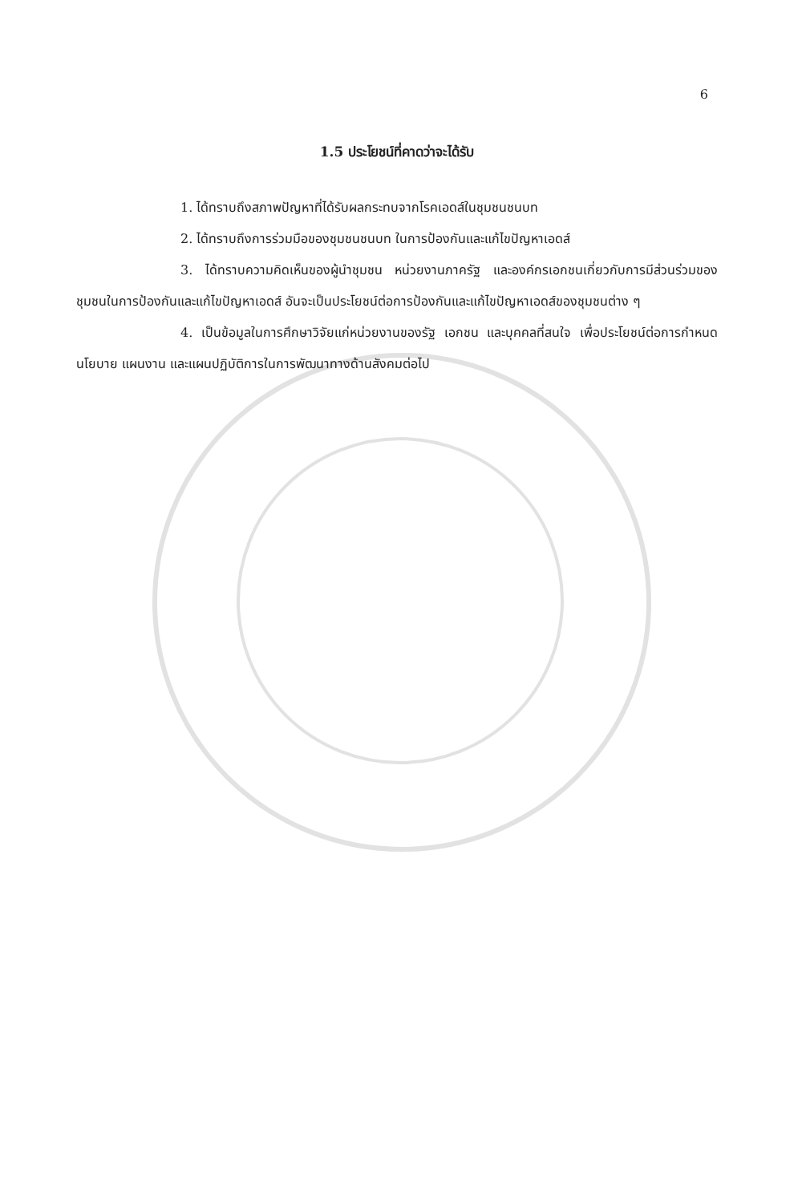6
1.5 ประโยชน์ที่คาดว่าจะได้รับ
1. ได้ทราบถึงสภาพปัญหาที่ได้รับผลกระทบจากโรคเอดส์ในชุมชนชนบท
2. ได้ทราบถึงการร่วมมือของชุมชนชนบท ในการป้องกันและแก้ไขปัญหาเอดส์
3. ได้ทราบความคิดเห็นของผู้นำชุมชน หน่วยงานภาครัฐ และองค์กรเอกชนเกี่ยวกับการมีส่วนร่วมของชุมชนในการป้องกันและแก้ไขปัญหาเอดส์ อันจะเป็นประโยชน์ต่อการป้องกันและแก้ไขปัญหาเอดส์ของชุมชนต่าง ๆ
4. เป็นข้อมูลในการศึกษาวิจัยแก่หน่วยงานของรัฐ เอกชน และบุคคลที่สนใจ เพื่อประโยชน์ต่อการกำหนดนโยบาย แผนงาน และแผนปฏิบัติการในการพัฒนาทางด้านสังคมต่อไป